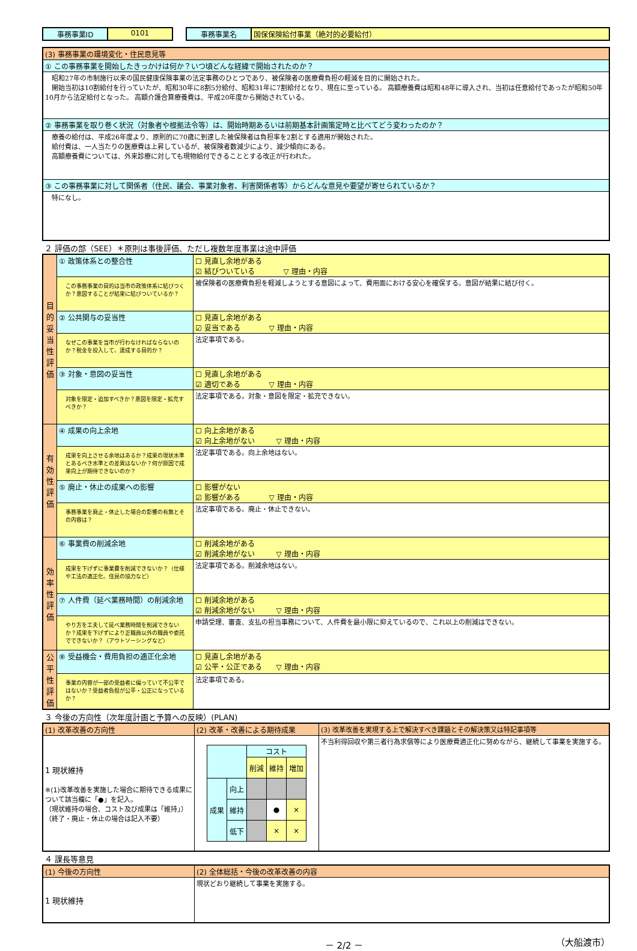| 事務事業ID | 0101 | | 事務事業名 | 国保保険給付事業（絶対的必要給付） |
| (3) 事務事業の環境変化・住民意見等 |
| ① この事務事業を開始したきっかけは何か？いつ頃どんな経緯で開始されたのか？ |
| 昭和27年の市制施行以来の国民健康保険事業の法定事務のひとつであり、被保険者の医療費負担の軽減を目的に開始された。 開始当初は10割給付を行っていたが、昭和30年に8割5分給付、昭和31年に7割給付となり、現在に至っている。 高額療養費は昭和48年に導入され、当初は任意給付であったが昭和50年10月から法定給付となった。 高額介護合算療養費は、平成20年度から開始されている。 |
| ② 事務事業を取り巻く状況（対象者や根拠法令等）は、開始時期あるいは前期基本計画策定時と比べてどう変わったのか？ |
| 療養の給付は、平成26年度より、原則的に70歳に到達した被保険者は負担率を2割とする適用が開始された。 給付費は、一人当たりの医療費は上昇しているが、被保険者数減少により、減少傾向にある。 高額療養費については、外来診療に対しても現物給付できることとする改正が行われた。 |
| ③ この事務事業に対して関係者（住民、議会、事業対象者、利害関係者等）からどんな意見や要望が寄せられているか？ |
| 特になし。 |
２ 評価の部（SEE）＊原則は事後評価、ただし複数年度事業は途中評価
| 目的妥当性評価 | ① 政策体系との整合性 | ☐ 見直し余地がある ☑ 結びついている ▽ 理由・内容 |
| | この事務事業の目的は当市の政策体系に結びつくか？意図することが結果に結びついているか？ | 被保険者の医療費負担を軽減しようとする意図によって、費用面における安心を確保する。意図が結果に結び付く。 |
| | ② 公共関与の妥当性 | ☐ 見直し余地がある ☑ 妥当である ▽ 理由・内容 |
| | なぜこの事業を当市が行わなければならないのか？税金を投入して、達成する目的か？ | 法定事項である。 |
| | ③ 対象・意図の妥当性 | ☐ 見直し余地がある ☑ 適切である ▽ 理由・内容 |
| | 対象を限定・追加すべきか？意図を限定・拡充すべきか？ | 法定事項である。対象・意図を限定・拡充できない。 |
| 有効性評価 | ④ 成果の向上余地 | ☐ 向上余地がある ☑ 向上余地がない ▽ 理由・内容 |
| | 成果を向上させる余地はあるか？成果の現状水準とあるべき水準との差異はないか？何が原因で成果向上が期待できないのか？ | 法定事項である。向上余地はない。 |
| | ⑤ 廃止・休止の成果への影響 | ☐ 影響がない ☑ 影響がある ▽ 理由・内容 |
| | 事務事業を廃止・休止した場合の影響の有無とその内容は？ | 法定事項である。廃止・休止できない。 |
| 効率性評価 | ⑥ 事業費の削減余地 | ☐ 削減余地がある ☑ 削減余地がない ▽ 理由・内容 |
| | 成果を下げずに事業費を削減できないか？（仕様や工法の適正化、住民の協力など） | 法定事項である。削減余地はない。 |
| | ⑦ 人件費（延べ業務時間）の削減余地 | ☐ 削減余地がある ☑ 削減余地がない ▽ 理由・内容 |
| | やり方を工夫して延べ業務時間を削減できないか？成果を下げずにより正職員以外の職員や委託でできないか？（アウトソーシングなど） | 申請受理、審査、支払の担当事務について、人件費を最小限に抑えているので、これ以上の削減はできない。 |
| 公平性評価 | ⑧ 受益機会・費用負担の適正化余地 | ☐ 見直し余地がある ☑ 公平・公正である ▽ 理由・内容 |
| | 事業の内容が一部の受益者に偏っていて不公平ではないか？受益者負担が公平・公正になっているか？ | 法定事項である。 |
３ 今後の方向性（次年度計画と予算への反映）(PLAN)
| (1) 改革改善の方向性 | (2) 改革・改善による期待成果 | (3) 改革改善を実現する上で解決すべき課題とその解決策又は特記事項等 |
| 1 現状維持 ※(1)改革改善を実施した場合に期待できる成果について該当欄に「●」を記入。 （現状維持の場合、コスト及び成果は「維持」） （終了・廃止・休止の場合は記入不要） | / / / コスト / / / / / / 削減 / 維持 / 増加 / / 成果 / 向上 / / / / / / 維持 / / ● / × / / / 低下 / / × / × / | 不当利得回収や第三者行為求償等により医療費適正化に努めながら、継続して事業を実施する。 |
４ 課長等意見
| (1) 今後の方向性 | (2) 全体総括・今後の改革改善の内容 |
| 1 現状維持 | 現状どおり継続して事業を実施する。 |
－ 2/2 － （大船渡市）